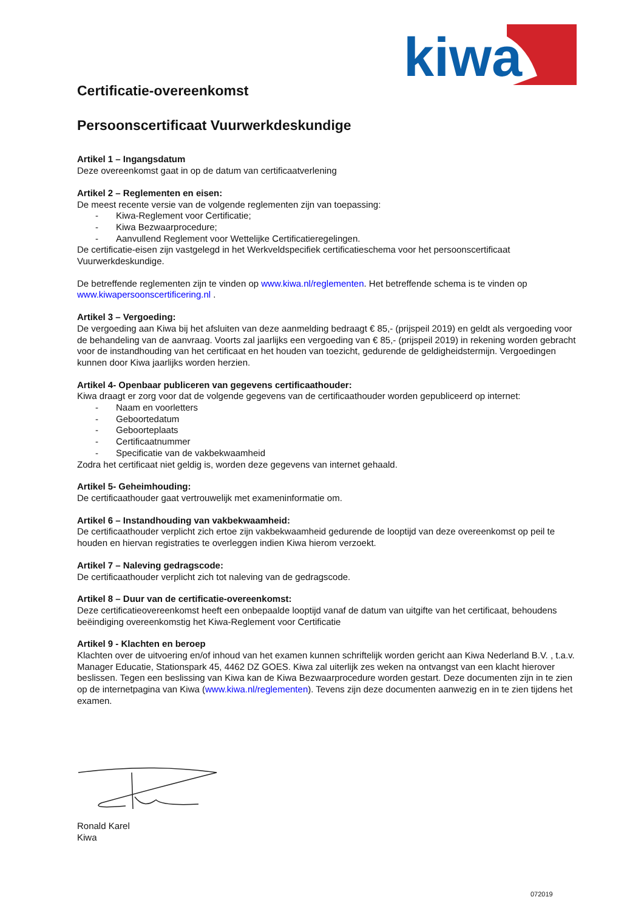kiwa
Certificatie-overeenkomst
Persoonscertificaat Vuurwerkdeskundige
Artikel 1 – Ingangsdatum
Deze overeenkomst gaat in op de datum van certificaatverlening
Artikel 2 – Reglementen en eisen:
De meest recente versie van de volgende reglementen zijn van toepassing:
- Kiwa-Reglement voor Certificatie;
- Kiwa Bezwaarprocedure;
- Aanvullend Reglement voor Wettelijke Certificatieregelingen.
De certificatie-eisen zijn vastgelegd in het Werkveldspecifiek certificatieschema voor het persoonscertificaat Vuurwerkdeskundige.
De betreffende reglementen zijn te vinden op www.kiwa.nl/reglementen. Het betreffende schema is te vinden op www.kiwapersoonscertificering.nl .
Artikel 3 – Vergoeding:
De vergoeding aan Kiwa bij het afsluiten van deze aanmelding bedraagt € 85,- (prijspeil 2019) en geldt als vergoeding voor de behandeling van de aanvraag. Voorts zal jaarlijks een vergoeding van € 85,- (prijspeil 2019) in rekening worden gebracht voor de instandhouding van het certificaat en het houden van toezicht, gedurende de geldigheidstermijn. Vergoedingen kunnen door Kiwa jaarlijks worden herzien.
Artikel 4- Openbaar publiceren van gegevens certificaathouder:
Kiwa draagt er zorg voor dat de volgende gegevens van de certificaathouder worden gepubliceerd op internet:
- Naam en voorletters
- Geboortedatum
- Geboorteplaats
- Certificaatnummer
- Specificatie van de vakbekwaamheid
Zodra het certificaat niet geldig is, worden deze gegevens van internet gehaald.
Artikel 5- Geheimhouding:
De certificaathouder gaat vertrouwelijk met exameninformatie om.
Artikel 6 – Instandhouding van vakbekwaamheid:
De certificaathouder verplicht zich ertoe zijn vakbekwaamheid gedurende de looptijd van deze overeenkomst op peil te houden en hiervan registraties te overleggen indien Kiwa hierom verzoekt.
Artikel 7 – Naleving gedragscode:
De certificaathouder verplicht zich tot naleving van de gedragscode.
Artikel 8 – Duur van de certificatie-overeenkomst:
Deze certificatieovereenkomst heeft een onbepaalde looptijd vanaf de datum van uitgifte van het certificaat, behoudens beëindiging overeenkomstig het Kiwa-Reglement voor Certificatie
Artikel 9 - Klachten en beroep
Klachten over de uitvoering en/of inhoud van het examen kunnen schriftelijk worden gericht aan Kiwa Nederland B.V. , t.a.v. Manager Educatie, Stationspark 45, 4462 DZ GOES. Kiwa zal uiterlijk zes weken na ontvangst van een klacht hierover beslissen. Tegen een beslissing van Kiwa kan de Kiwa Bezwaarprocedure worden gestart. Deze documenten zijn in te zien op de internetpagina van Kiwa (www.kiwa.nl/reglementen). Tevens zijn deze documenten aanwezig en in te zien tijdens het examen.
Ronald Karel
Kiwa
072019